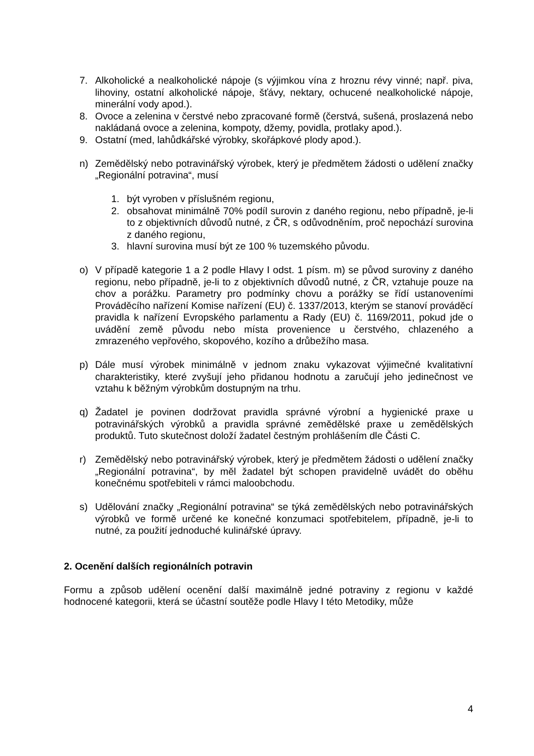7. Alkoholické a nealkoholické nápoje (s výjimkou vína z hroznu révy vinné; např. piva, lihoviny, ostatní alkoholické nápoje, šťávy, nektary, ochucené nealkoholické nápoje, minerální vody apod.).
8. Ovoce a zelenina v čerstvé nebo zpracované formě (čerstvá, sušená, proslazená nebo nakládaná ovoce a zelenina, kompoty, džemy, povidla, protlaky apod.).
9. Ostatní (med, lahůdkářské výrobky, skořápkové plody apod.).
n) Zemědělský nebo potravinářský výrobek, který je předmětem žádosti o udělení značky „Regionální potravina“, musí
1. být vyroben v příslušném regionu,
2. obsahovat minimálně 70% podíl surovin z daného regionu, nebo případně, je-li to z objektivních důvodů nutné, z ČR, s odůvodněním, proč nepochází surovina z daného regionu,
3. hlavní surovina musí být ze 100 % tuzemského původu.
o) V případě kategorie 1 a 2 podle Hlavy I odst. 1 písm. m) se původ suroviny z daného regionu, nebo případně, je-li to z objektivních důvodů nutné, z ČR, vztahuje pouze na chov a porážku. Parametry pro podmínky chovu a porážky se řídí ustanoveními Prováděcího nařízení Komise nařízení (EU) č. 1337/2013, kterým se stanoví prováděcí pravidla k nařízení Evropského parlamentu a Rady (EU) č. 1169/2011, pokud jde o uvádění země původu nebo místa provenience u čerstvého, chlazeného a zmrazeného vepřového, skopového, kozího a drůbežího masa.
p) Dále musí výrobek minimálně v jednom znaku vykazovat výjimečné kvalitativní charakteristiky, které zvyšují jeho přidanou hodnotu a zaručují jeho jedinečnost ve vztahu k běžným výrobkům dostupným na trhu.
q) Žadatel je povinen dodržovat pravidla správné výrobní a hygienické praxe u potravinářských výrobků a pravidla správné zemědělské praxe u zemědělských produktů. Tuto skutečnost doloží žadatel čestným prohlášením dle Části C.
r) Zemědělský nebo potravinářský výrobek, který je předmětem žádosti o udělení značky „Regionální potravina“, by měl žadatel být schopen pravidelně uvádět do oběhu konečnému spotřebiteli v rámci maloobchodu.
s) Udělování značky „Regionální potravina“ se týká zemědělských nebo potravinářských výrobků ve formě určené ke konečné konzumaci spotřebitelem, případně, je-li to nutné, za použití jednoduché kulinářské úpravy.
2. Ocenění dalších regionálních potravin
Formu a způsob udělení ocenění další maximálně jedné potraviny z regionu v každé hodnocené kategorii, která se účastní soutěže podle Hlavy I této Metodiky, může
4